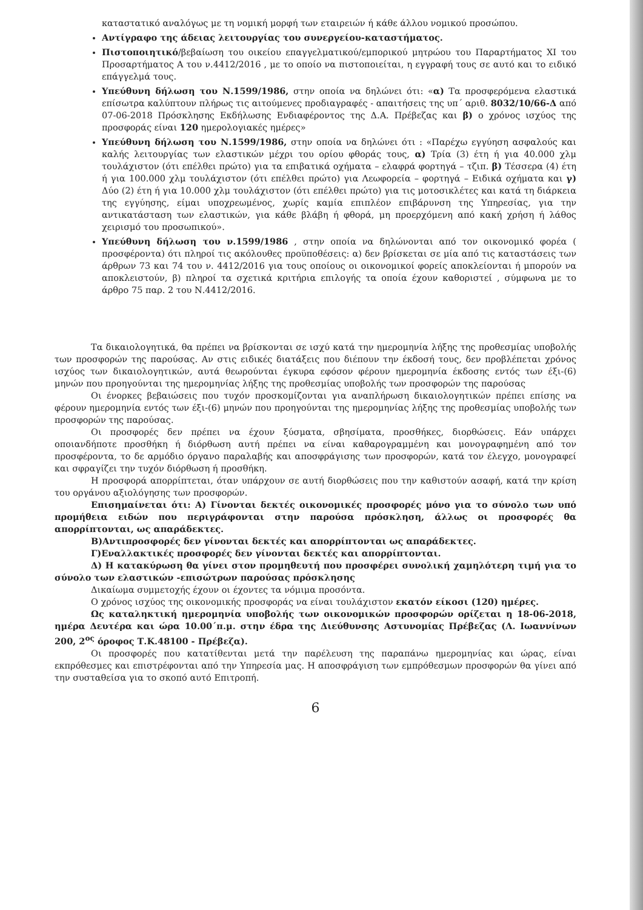καταστατικό αναλόγως με τη νομική μορφή των εταιρειών ή κάθε άλλου νομικού προσώπου.
Αντίγραφο της άδειας λειτουργίας του συνεργείου-καταστήματος.
Πιστοποιητικό/βεβαίωση του οικείου επαγγελματικού/εμπορικού μητρώου του Παραρτήματος XI του Προσαρτήματος Α του ν.4412/2016 , με το οποίο να πιστοποιείται, η εγγραφή τους σε αυτό και το ειδικό επάγγελμά τους.
Υπεύθυνη δήλωση του Ν.1599/1986, στην οποία να δηλώνει ότι: «α) Τα προσφερόμενα ελαστικά επίσωτρα καλύπτουν πλήρως τις αιτούμενες προδιαγραφές - απαιτήσεις της υπ΄ αριθ. 8032/10/66-Δ από 07-06-2018 Πρόσκλησης Εκδήλωσης Ενδιαφέροντος της Δ.Α. Πρέβεζας και β) ο χρόνος ισχύος της προσφοράς είναι 120 ημερολογιακές ημέρες»
Υπεύθυνη δήλωση του Ν.1599/1986, στην οποία να δηλώνει ότι : «Παρέχω εγγύηση ασφαλούς και καλής λειτουργίας των ελαστικών μέχρι του ορίου φθοράς τους, α) Τρία (3) έτη ή για 40.000 χλμ τουλάχιστον (ότι επέλθει πρώτο) για τα επιβατικά οχήματα – ελαφρά φορτηγά – τζιπ. β) Τέσσερα (4) έτη ή για 100.000 χλμ τουλάχιστον (ότι επέλθει πρώτο) για Λεωφορεία – φορτηγά – Ειδικά οχήματα και γ) Δύο (2) έτη ή για 10.000 χλμ τουλάχιστον (ότι επέλθει πρώτο) για τις μοτοσικλέτες και κατά τη διάρκεια της εγγύησης, είμαι υποχρεωμένος, χωρίς καμία επιπλέον επιβάρυνση της Υπηρεσίας, για την αντικατάσταση των ελαστικών, για κάθε βλάβη ή φθορά, μη προερχόμενη από κακή χρήση ή λάθος χειρισμό του προσωπικού».
Υπεύθυνη δήλωση του ν.1599/1986 , στην οποία να δηλώνονται από τον οικονομικό φορέα ( προσφέροντα) ότι πληροί τις ακόλουθες προϋποθέσεις: α) δεν βρίσκεται σε μία από τις καταστάσεις των άρθρων 73 και 74 του ν. 4412/2016 για τους οποίους οι οικονομικοί φορείς αποκλείονται ή μπορούν να αποκλειστούν, β) πληροί τα σχετικά κριτήρια επιλογής τα οποία έχουν καθοριστεί , σύμφωνα με το άρθρο 75 παρ. 2 του Ν.4412/2016.
Τα δικαιολογητικά, θα πρέπει να βρίσκονται σε ισχύ κατά την ημερομηνία λήξης της προθεσμίας υποβολής των προσφορών της παρούσας. Αν στις ειδικές διατάξεις που διέπουν την έκδοσή τους, δεν προβλέπεται χρόνος ισχύος των δικαιολογητικών, αυτά θεωρούνται έγκυρα εφόσον φέρουν ημερομηνία έκδοσης εντός των έξι-(6) μηνών που προηγούνται της ημερομηνίας λήξης της προθεσμίας υποβολής των προσφορών της παρούσας
Οι ένορκες βεβαιώσεις που τυχόν προσκομίζονται για αναπλήρωση δικαιολογητικών πρέπει επίσης να φέρουν ημερομηνία εντός των έξι-(6) μηνών που προηγούνται της ημερομηνίας λήξης της προθεσμίας υποβολής των προσφορών της παρούσας.
Οι προσφορές δεν πρέπει να έχουν ξύσματα, σβησίματα, προσθήκες, διορθώσεις. Εάν υπάρχει οποιανδήποτε προσθήκη ή διόρθωση αυτή πρέπει να είναι καθαρογραμμένη και μονογραφημένη από τον προσφέροντα, το δε αρμόδιο όργανο παραλαβής και αποσφράγισης των προσφορών, κατά τον έλεγχο, μονογραφεί και σφραγίζει την τυχόν διόρθωση ή προσθήκη.
Η προσφορά απορρίπτεται, όταν υπάρχουν σε αυτή διορθώσεις που την καθιστούν ασαφή, κατά την κρίση του οργάνου αξιολόγησης των προσφορών.
Επισημαίνεται ότι: Α) Γίνονται δεκτές οικονομικές προσφορές μόνο για το σύνολο των υπό προμήθεια ειδών που περιγράφονται στην παρούσα πρόσκληση, άλλως οι προσφορές θα απορρίπτονται, ως απαράδεκτες.
Β)Αντιπροσφορές δεν γίνονται δεκτές και απορρίπτονται ως απαράδεκτες.
Γ)Εναλλακτικές προσφορές δεν γίνονται δεκτές και απορρίπτονται.
Δ) Η κατακύρωση θα γίνει στον προμηθευτή που προσφέρει συνολική χαμηλότερη τιμή για το σύνολο των ελαστικών -επισώτρων παρούσας πρόσκλησης
Δικαίωμα συμμετοχής έχουν οι έχοντες τα νόμιμα προσόντα.
Ο χρόνος ισχύος της οικονομικής προσφοράς να είναι τουλάχιστον εκατόν είκοσι (120) ημέρες.
Ως καταληκτική ημερομηνία υποβολής των οικονομικών προσφορών ορίζεται η 18-06-2018, ημέρα Δευτέρα και ώρα 10.00΄π.μ. στην έδρα της Διεύθυνσης Αστυνομίας Πρέβεζας (Λ. Ιωαννίνων 200, 2<sup>ος</sup> όροφος Τ.Κ.48100 - Πρέβεζα).
Οι προσφορές που κατατίθενται μετά την παρέλευση της παραπάνω ημερομηνίας και ώρας, είναι εκπρόθεσμες και επιστρέφονται από την Υπηρεσία μας. Η αποσφράγιση των εμπρόθεσμων προσφορών θα γίνει από την συσταθείσα για το σκοπό αυτό Επιτροπή.
6